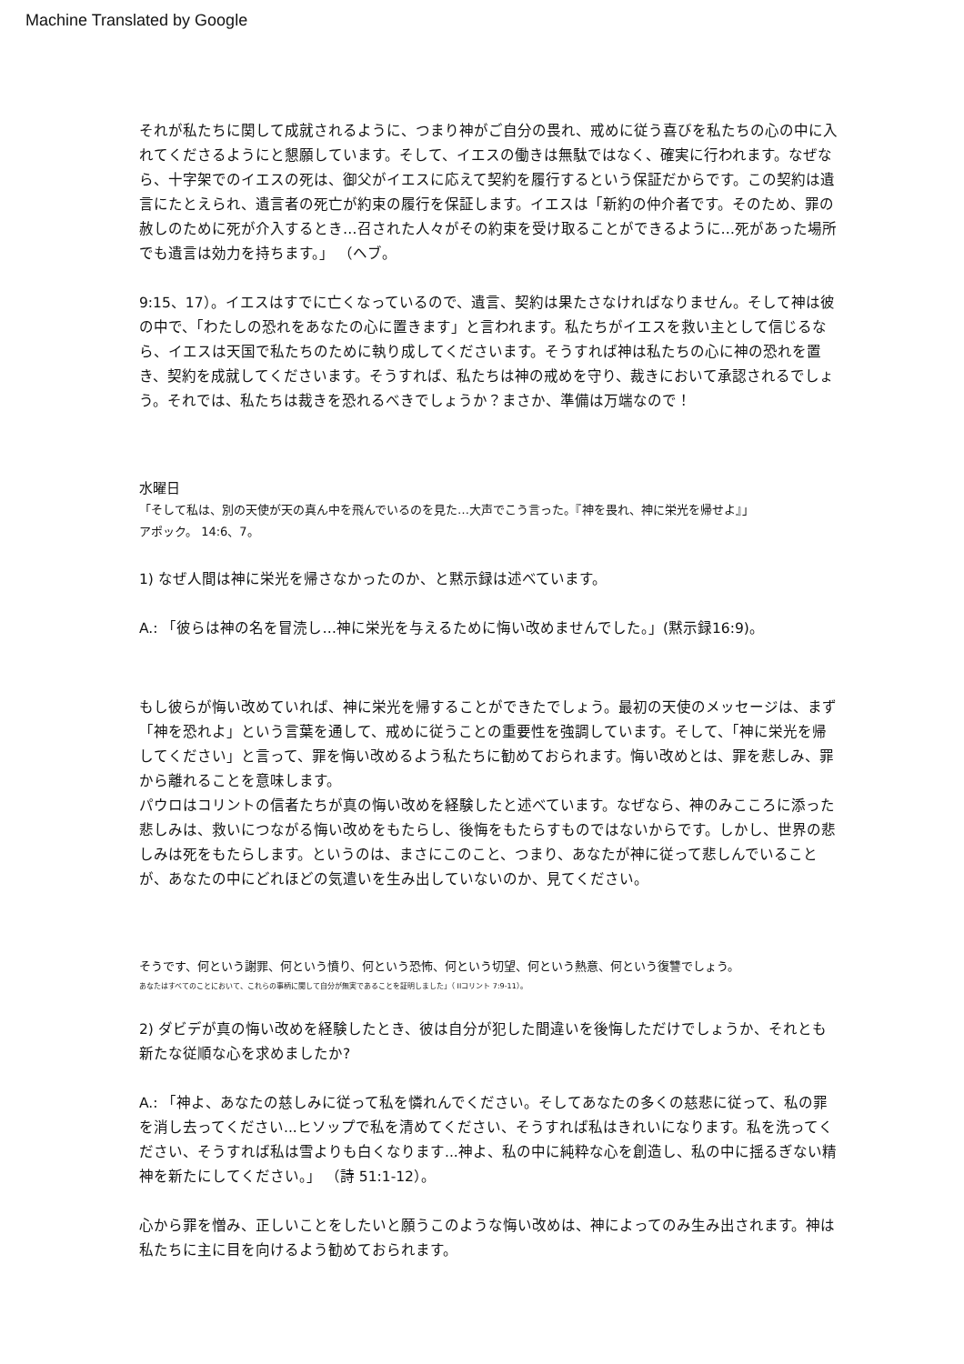Machine Translated by Google
それが私たちに関して成就されるように、つまり神がご自分の畏れ、戒めに従う喜びを私たちの心の中に入れてくださるようにと懇願しています。そして、イエスの働きは無駄ではなく、確実に行われます。なぜなら、十字架でのイエスの死は、御父がイエスに応えて契約を履行するという保証だからです。この契約は遺言にたとえられ、遺言者の死亡が約束の履行を保証します。イエスは「新約の仲介者です。そのため、罪の赦しのために死が介入するとき…召された人々がその約束を受け取ることができるように…死があった場所でも遺言は効力を持ちます。」 （ヘブ。
9:15、17）。イエスはすでに亡くなっているので、遺言、契約は果たさなければなりません。そして神は彼の中で、「わたしの恐れをあなたの心に置きます」と言われます。私たちがイエスを救い主として信じるなら、イエスは天国で私たちのために執り成してくださいます。そうすれば神は私たちの心に神の恐れを置き、契約を成就してくださいます。そうすれば、私たちは神の戒めを守り、裁きにおいて承認されるでしょう。それでは、私たちは裁きを恐れるべきでしょうか？まさか、準備は万端なので！
水曜日
「そして私は、別の天使が天の真ん中を飛んでいるのを見た…大声でこう言った。『神を畏れ、神に栄光を帰せよ』」
アポック。 14:6、7。
1) なぜ人間は神に栄光を帰さなかったのか、と黙示録は述べています。
A.: 「彼らは神の名を冒涜し…神に栄光を与えるために悔い改めませんでした。」(黙示録16:9)。
もし彼らが悔い改めていれば、神に栄光を帰することができたでしょう。最初の天使のメッセージは、まず「神を恐れよ」という言葉を通して、戒めに従うことの重要性を強調しています。そして、「神に栄光を帰してください」と言って、罪を悔い改めるよう私たちに勧めておられます。悔い改めとは、罪を悲しみ、罪から離れることを意味します。
パウロはコリントの信者たちが真の悔い改めを経験したと述べています。なぜなら、神のみこころに添った悲しみは、救いにつながる悔い改めをもたらし、後悔をもたらすものではないからです。しかし、世界の悲しみは死をもたらします。というのは、まさにこのこと、つまり、あなたが神に従って悲しんでいることが、あなたの中にどれほどの気遣いを生み出していないのか、見てください。
そうです、何という謝罪、何という憤り、何という恐怖、何という切望、何という熱意、何という復讐でしょう。
あなたはすべてのことにおいて、これらの事柄に関して自分が無実であることを証明しました」（ IIコリント 7:9-11）。
2) ダビデが真の悔い改めを経験したとき、彼は自分が犯した間違いを後悔しただけでしょうか、それとも新たな従順な心を求めましたか?
A.: 「神よ、あなたの慈しみに従って私を憐れんでください。そしてあなたの多くの慈悲に従って、私の罪を消し去ってください...ヒソップで私を清めてください、そうすれば私はきれいになります。私を洗ってください、そうすれば私は雪よりも白くなります...神よ、私の中に純粋な心を創造し、私の中に揺るぎない精神を新たにしてください。」 （詩 51:1-12）。
心から罪を憎み、正しいことをしたいと願うこのような悔い改めは、神によってのみ生み出されます。神は私たちに主に目を向けるよう勧めておられます。